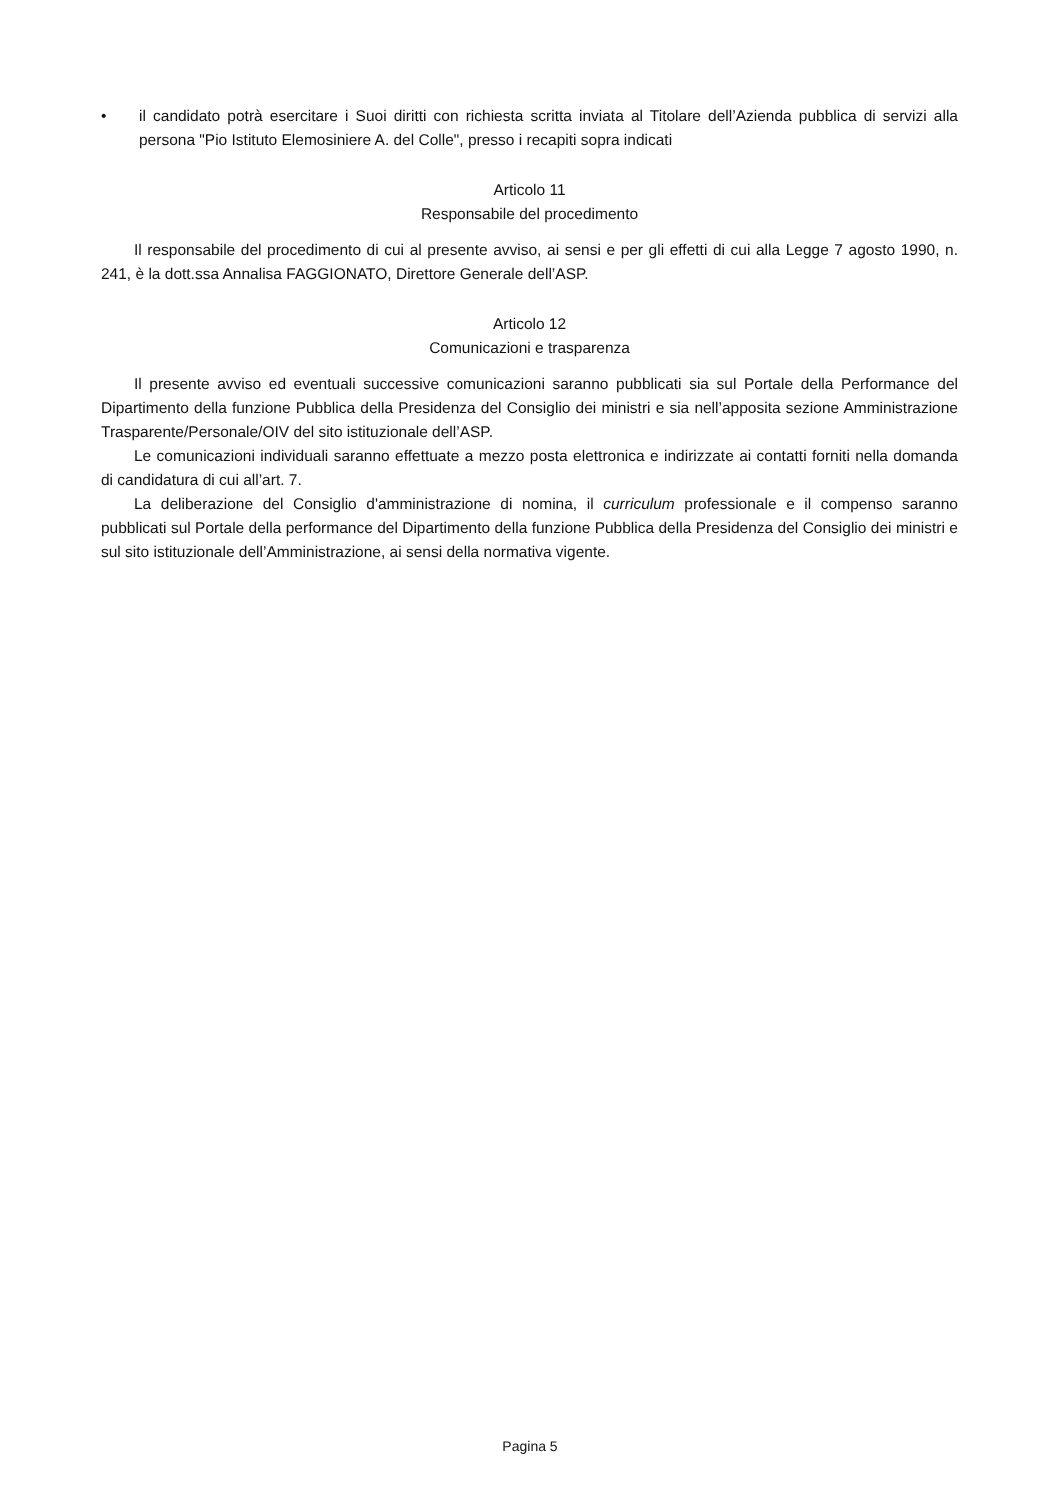• il candidato potrà esercitare i Suoi diritti con richiesta scritta inviata al Titolare dell’Azienda pubblica di servizi alla persona "Pio Istituto Elemosiniere A. del Colle", presso i recapiti sopra indicati
Articolo 11
Responsabile del procedimento
Il responsabile del procedimento di cui al presente avviso, ai sensi e per gli effetti di cui alla Legge 7 agosto 1990, n. 241, è la dott.ssa Annalisa FAGGIONATO, Direttore Generale dell’ASP.
Articolo 12
Comunicazioni e trasparenza
Il presente avviso ed eventuali successive comunicazioni saranno pubblicati sia sul Portale della Performance del Dipartimento della funzione Pubblica della Presidenza del Consiglio dei ministri e sia nell’apposita sezione Amministrazione Trasparente/Personale/OIV del sito istituzionale dell’ASP.
Le comunicazioni individuali saranno effettuate a mezzo posta elettronica e indirizzate ai contatti forniti nella domanda di candidatura di cui all’art. 7.
La deliberazione del Consiglio d'amministrazione di nomina, il curriculum professionale e il compenso saranno pubblicati sul Portale della performance del Dipartimento della funzione Pubblica della Presidenza del Consiglio dei ministri e sul sito istituzionale dell’Amministrazione, ai sensi della normativa vigente.
Pagina 5